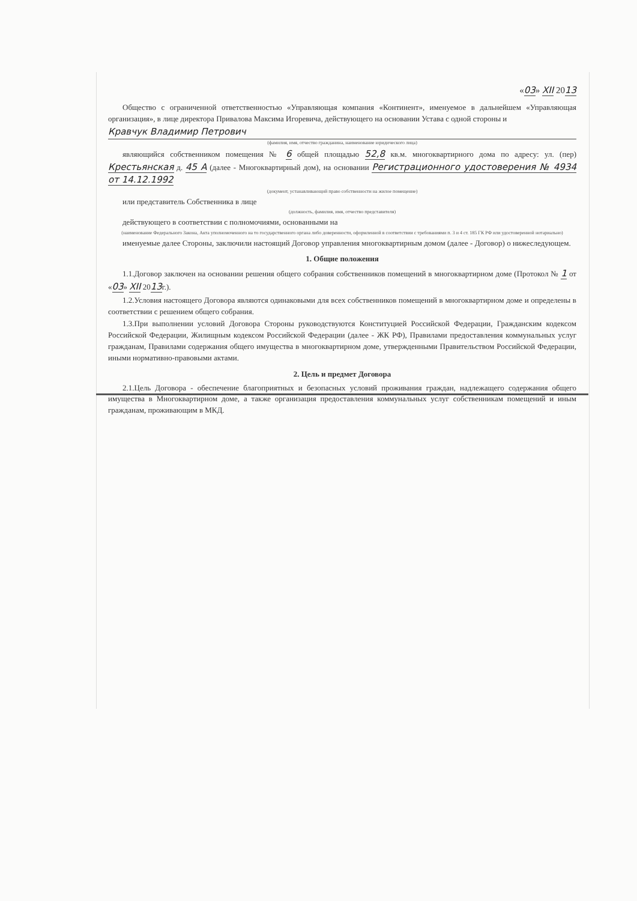«03» XII 2013
Общество с ограниченной ответственностью «Управляющая компания «Континент», именуемое в дальнейшем «Управляющая организация», в лице директора Привалова Максима Игоревича, действующего на основании Устава с одной стороны и
Кравчук Владимир Петрович
(фамилия, имя, отчество гражданина, наименование юридического лица)
являющийся собственником помещения № 6 общей площадью 52,8 кв.м. многоквартирного дома по адресу: ул. (пер) Крестьянская д. 45 А (далее - Многоквартирный дом), на основании Регистрационного удостоверения № 4934 от 14.12.1992
(документ, устанавливающий право собственности на жилое помещение)
или представитель Собственника в лице
(должность, фамилия, имя, отчество представителя)
действующего в соответствии с полномочиями, основанными на
(наименование Федерального Закона, Акта уполномоченного на то государственного органа либо доверенности, оформленной в соответствии с требованиями п. 3 и 4 ст. 185 ГК РФ или удостоверенной нотариально)
именуемые далее Стороны, заключили настоящий Договор управления многоквартирным домом (далее - Договор) о нижеследующем.
1. Общие положения
1.1.Договор заключен на основании решения общего собрания собственников помещений в многоквартирном доме (Протокол № 1 от «03» XII 2013г.).
1.2.Условия настоящего Договора являются одинаковыми для всех собственников помещений в многоквартирном доме и определены в соответствии с решением общего собрания.
1.3.При выполнении условий Договора Стороны руководствуются Конституцией Российской Федерации, Гражданским кодексом Российской Федерации, Жилищным кодексом Российской Федерации (далее - ЖК РФ), Правилами предоставления коммунальных услуг гражданам, Правилами содержания общего имущества в многоквартирном доме, утвержденными Правительством Российской Федерации, иными нормативно-правовыми актами.
2. Цель и предмет Договора
2.1.Цель Договора - обеспечение благоприятных и безопасных условий проживания граждан, надлежащего содержания общего имущества в Многоквартирном доме, а также организация предоставления коммунальных услуг собственникам помещений и иным гражданам, проживающим в МКД.